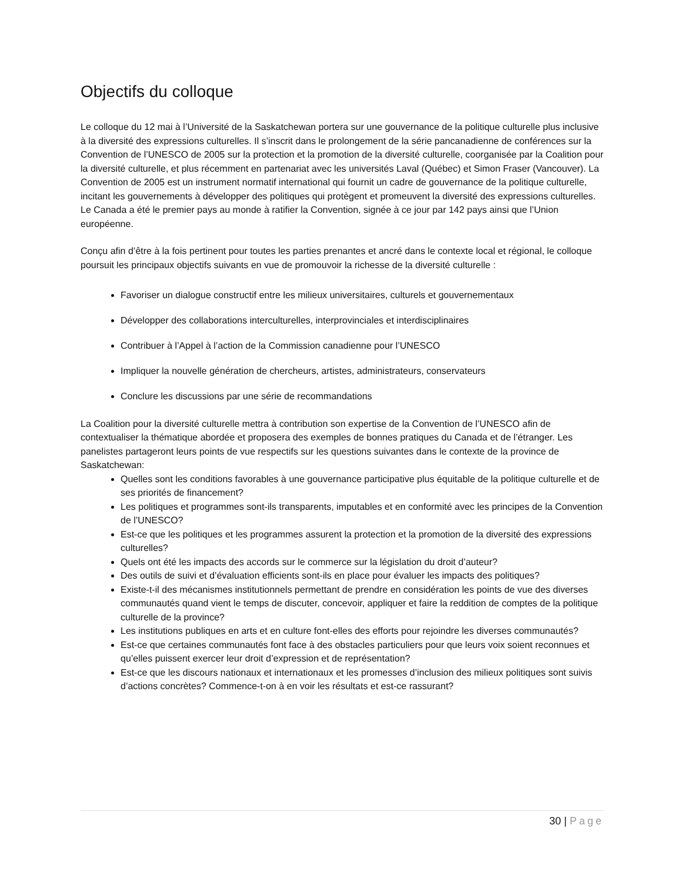Objectifs du colloque
Le colloque du 12 mai à l’Université de la Saskatchewan portera sur une gouvernance de la politique culturelle plus inclusive à la diversité des expressions culturelles. Il s’inscrit dans le prolongement de la série pancanadienne de conférences sur la Convention de l’UNESCO de 2005 sur la protection et la promotion de la diversité culturelle, coorganisée par la Coalition pour la diversité culturelle, et plus récemment en partenariat avec les universités Laval (Québec) et Simon Fraser (Vancouver). La Convention de 2005 est un instrument normatif international qui fournit un cadre de gouvernance de la politique culturelle, incitant les gouvernements à développer des politiques qui protègent et promeuvent la diversité des expressions culturelles. Le Canada a été le premier pays au monde à ratifier la Convention, signée à ce jour par 142 pays ainsi que l’Union européenne.
Conçu afin d’être à la fois pertinent pour toutes les parties prenantes et ancré dans le contexte local et régional, le colloque poursuit les principaux objectifs suivants en vue de promouvoir la richesse de la diversité culturelle :
Favoriser un dialogue constructif entre les milieux universitaires, culturels et gouvernementaux
Développer des collaborations interculturelles, interprovinciales et interdisciplinaires
Contribuer à l’Appel à l’action de la Commission canadienne pour l’UNESCO
Impliquer la nouvelle génération de chercheurs, artistes, administrateurs, conservateurs
Conclure les discussions par une série de recommandations
La Coalition pour la diversité culturelle mettra à contribution son expertise de la Convention de l’UNESCO afin de contextualiser la thématique abordée et proposera des exemples de bonnes pratiques du Canada et de l’étranger. Les panelistes partageront leurs points de vue respectifs sur les questions suivantes dans le contexte de la province de Saskatchewan:
Quelles sont les conditions favorables à une gouvernance participative plus équitable de la politique culturelle et de ses priorités de financement?
Les politiques et programmes sont-ils transparents, imputables et en conformité avec les principes de la Convention de l’UNESCO?
Est-ce que les politiques et les programmes assurent la protection et la promotion de la diversité des expressions culturelles?
Quels ont été les impacts des accords sur le commerce sur la législation du droit d’auteur?
Des outils de suivi et d’évaluation efficients sont-ils en place pour évaluer les impacts des politiques?
Existe-t-il des mécanismes institutionnels permettant de prendre en considération les points de vue des diverses communautés quand vient le temps de discuter, concevoir, appliquer et faire la reddition de comptes de la politique culturelle de la province?
Les institutions publiques en arts et en culture font-elles des efforts pour rejoindre les diverses communautés?
Est-ce que certaines communautés font face à des obstacles particuliers pour que leurs voix soient reconnues et qu’elles puissent exercer leur droit d’expression et de représentation?
Est-ce que les discours nationaux et internationaux et les promesses d’inclusion des milieux politiques sont suivis d’actions concrètes? Commence-t-on à en voir les résultats et est-ce rassurant?
30 | Page